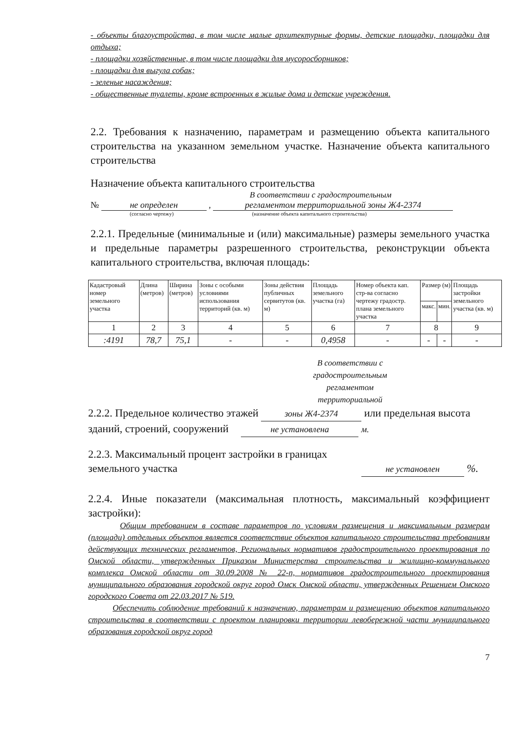- объекты благоустройства, в том числе малые архитектурные формы, детские площадки, площадки для отдыха;
- площадки хозяйственные, в том числе площадки для мусоросборников;
- площадки для выгула собак;
- зеленые насаждения;
- общественные туалеты, кроме встроенных в жилые дома и детские учреждения.
2.2. Требования к назначению, параметрам и размещению объекта капитального строительства на указанном земельном участке. Назначение объекта капитального строительства
Назначение объекта капитального строительства
В соответствии с градостроительным
№ не определен , регламентом территориальной зоны Ж4-2374
(согласно чертежу) (назначение объекта капитального строительства)
2.2.1. Предельные (минимальные и (или) максимальные) размеры земельного участка и предельные параметры разрешенного строительства, реконструкции объекта капитального строительства, включая площадь:
| Кадастровый номер земельного участка | Длина (метров) | Ширина (метров) | Зоны с особыми условиями использования территорий (кв. м) | Зоны действия публичных сервитутов (кв. м) | Площадь земельного участка (га) | Номер объекта кап. стр-ва согласно чертежу градостр. плана земельного участка | Размер (м) | | Площадь застройки земельного участка (кв. м) |
| --- | --- | --- | --- | --- | --- | --- | --- | --- | --- |
| | | | | | | | макс. | мин. | |
| 1 | 2 | 3 | 4 | 5 | 6 | 7 | 8 | | 9 |
| :4191 | 78,7 | 75,1 | - | - | 0,4958 | - | - | - | - |
В соответствии с градостроительным регламентом территориальной
2.2.2. Предельное количество этажей зоны Ж4-2374 или предельная высота зданий, строений, сооружений не установлена м.
2.2.3. Максимальный процент застройки в границах
земельного участка не установлен %.
2.2.4. Иные показатели (максимальная плотность, максимальный коэффициент застройки):
Общим требованием в составе параметров по условиям размещения и максимальным размерам (площади) отдельных объектов является соответствие объектов капитального строительства требованиям действующих технических регламентов, Региональных нормативов градостроительного проектирования по Омской области, утвержденных Приказом Министерства строительства и жилищно-коммунального комплекса Омской области от 30.09.2008 № 22-п, нормативов градостроительного проектирования муниципального образования городской округ город Омск Омской области, утвержденных Решением Омского городского Совета от 22.03.2017 № 519.
Обеспечить соблюдение требований к назначению, параметрам и размещению объектов капитального строительства в соответствии с проектом планировки территории левобережной части муниципального образования городской округ город
7